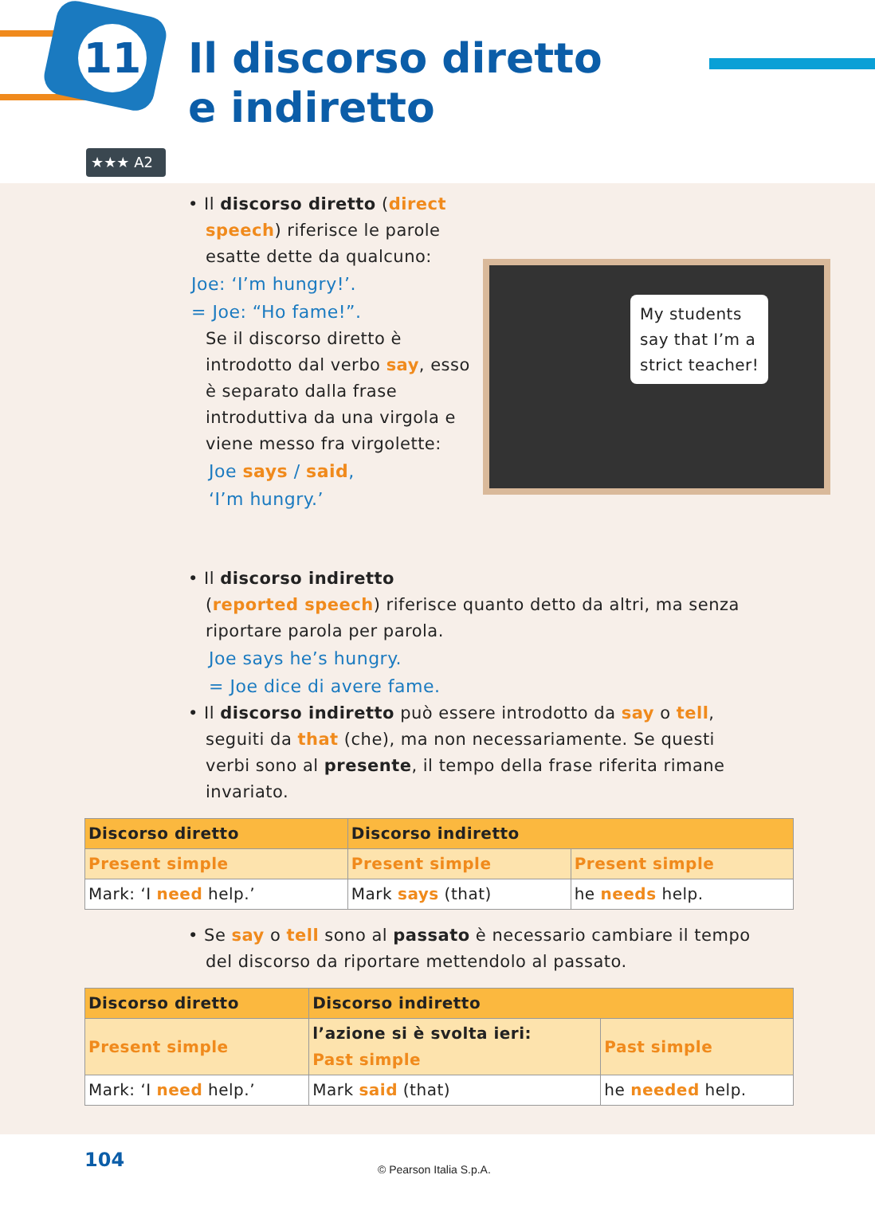11
Il discorso diretto
e indiretto
★★★ A2
• Il discorso diretto (direct speech) riferisce le parole esatte dette da qualcuno:
Joe: ‘I’m hungry!’.
= Joe: “Ho fame!”.
Se il discorso diretto è introdotto dal verbo say, esso è separato dalla frase introduttiva da una virgola e viene messo fra virgolette:
Joe says / said,
‘I’m hungry.’
My students
say that I’m a
strict teacher!
• Il discorso indiretto
(reported speech) riferisce quanto detto da altri, ma senza riportare parola per parola.
Joe says he’s hungry.
= Joe dice di avere fame.
• Il discorso indiretto può essere introdotto da say o tell, seguiti da that (che), ma non necessariamente. Se questi verbi sono al presente, il tempo della frase riferita rimane invariato.
| Discorso diretto | Discorso indiretto | |
| --- | --- | --- |
| Present simple | Present simple | Present simple |
| Mark: ‘I need help.’ | Mark says (that) | he needs help. |
• Se say o tell sono al passato è necessario cambiare il tempo del discorso da riportare mettendolo al passato.
| Discorso diretto | Discorso indiretto | |
| --- | --- | --- |
| Present simple | l’azione si è svolta ieri: Past simple | Past simple |
| Mark: ‘I need help.’ | Mark said (that) | he needed help. |
104 © Pearson Italia S.p.A.